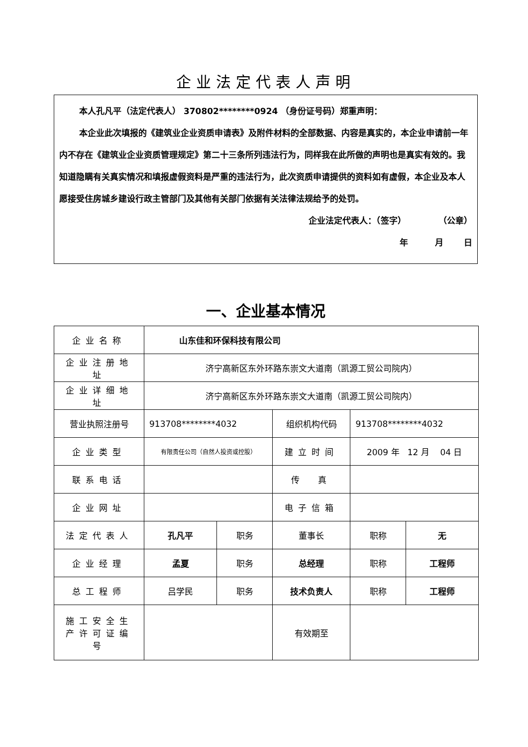企业法定代表人声明
本人孔凡平（法定代表人） 370802********0924 （身份证号码）郑重声明：
本企业此次填报的《建筑业企业资质申请表》及附件材料的全部数据、内容是真实的，本企业申请前一年内不存在《建筑业企业资质管理规定》第二十三条所列违法行为，同样我在此所做的声明也是真实有效的。我知道隐瞒有关真实情况和填报虚假资料是严重的违法行为，此次资质申请提供的资料如有虚假，本企业及本人愿接受住房城乡建设行政主管部门及其他有关部门依据有关法律法规给予的处罚。
企业法定代表人：（签字） （公章）
年 月 日
一、企业基本情况
| 企业名称 | 山东佳和环保科技有限公司 | | | | |
| 企业注册地址 | 济宁高新区东外环路东崇文大道南（凯源工贸公司院内） | | | | |
| 企业详细地址 | 济宁高新区东外环路东崇文大道南（凯源工贸公司院内） | | | | |
| 营业执照注册号 | 913708********4032 | | 组织机构代码 | 913708********4032 | |
| 企业类型 | 有限责任公司（自然人投资或控股） | | 建立时间 | 2009 年 12 月 04 日 | |
| 联系电话 | | | 传 真 | | |
| 企业网址 | | | 电子信箱 | | |
| 法定代表人 | 孔凡平 | 职务 | 董事长 | 职称 | 无 |
| 企业经理 | 孟夏 | 职务 | 总经理 | 职称 | 工程师 |
| 总工程师 | 吕学民 | 职务 | 技术负责人 | 职称 | 工程师 |
| 施工安全生产许可证编号 | | | 有效期至 | | |